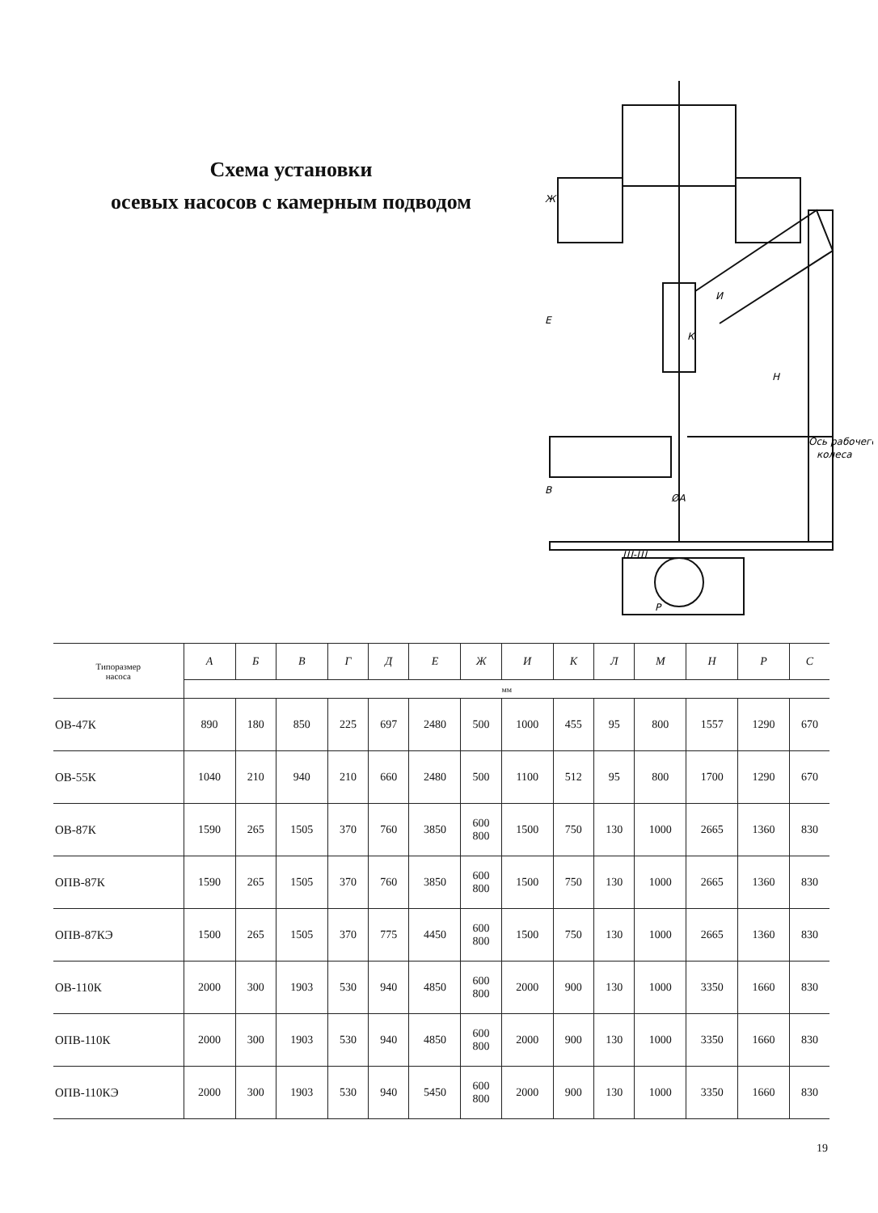Схема установки
осевых насосов с камерным подводом
Ж
Е
В
И
К
Н
ØА
Р
Ш-Ш
Ось рабочего
колеса
| Типоразмер насоса | А | Б | В | Г | Д | Е | Ж | И | К | Л | М | Н | Р | С |
| --- | --- | --- | --- | --- | --- | --- | --- | --- | --- | --- | --- | --- | --- | --- |
| | мм | | | | | | | | | | | | | |
| ОВ-47К | 890 | 180 | 850 | 225 | 697 | 2480 | 500 | 1000 | 455 | 95 | 800 | 1557 | 1290 | 670 |
| ОВ-55К | 1040 | 210 | 940 | 210 | 660 | 2480 | 500 | 1100 | 512 | 95 | 800 | 1700 | 1290 | 670 |
| ОВ-87К | 1590 | 265 | 1505 | 370 | 760 | 3850 | 600 800 | 1500 | 750 | 130 | 1000 | 2665 | 1360 | 830 |
| ОПВ-87К | 1590 | 265 | 1505 | 370 | 760 | 3850 | 600 800 | 1500 | 750 | 130 | 1000 | 2665 | 1360 | 830 |
| ОПВ-87КЭ | 1500 | 265 | 1505 | 370 | 775 | 4450 | 600 800 | 1500 | 750 | 130 | 1000 | 2665 | 1360 | 830 |
| ОВ-110К | 2000 | 300 | 1903 | 530 | 940 | 4850 | 600 800 | 2000 | 900 | 130 | 1000 | 3350 | 1660 | 830 |
| ОПВ-110К | 2000 | 300 | 1903 | 530 | 940 | 4850 | 600 800 | 2000 | 900 | 130 | 1000 | 3350 | 1660 | 830 |
| ОПВ-110КЭ | 2000 | 300 | 1903 | 530 | 940 | 5450 | 600 800 | 2000 | 900 | 130 | 1000 | 3350 | 1660 | 830 |
19